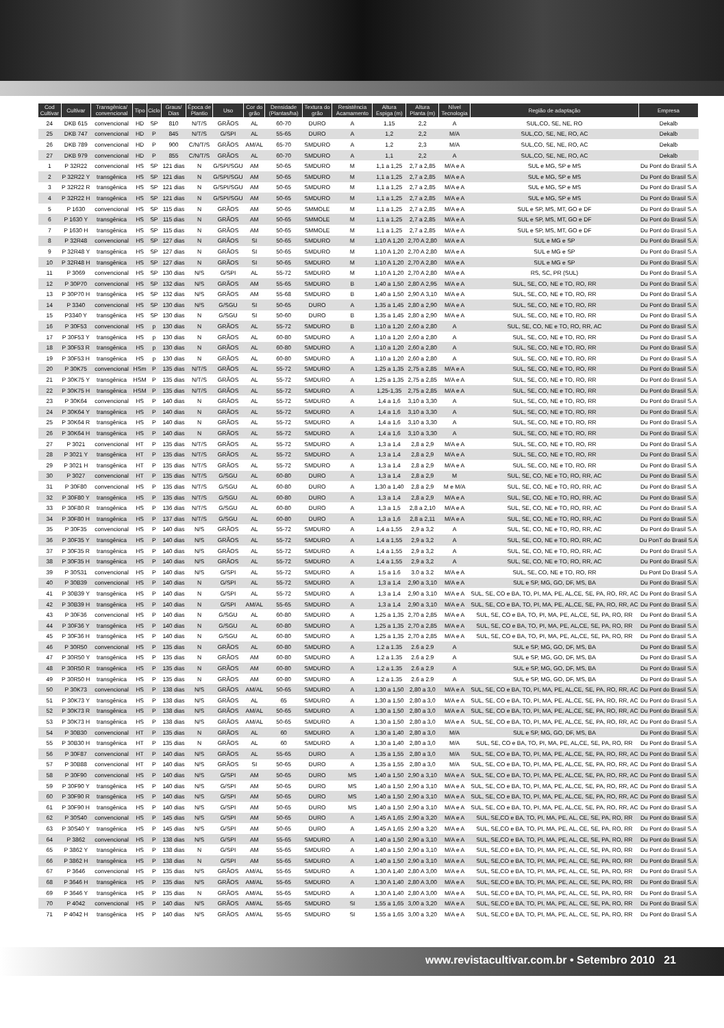| Cod Cultivar | Cultivar | Transgênica/ convencional | Tipo | Ciclo | Graus/ Dias | Época de Plantio | Uso | Cor do grão | Densidade (Plantas/ha) | Textura do grão | Resistência Acamamento | Altura Espiga (m) | Altura Planta (m) | Nível Tecnologia | Região de adaptação | Empresa |
| --- | --- | --- | --- | --- | --- | --- | --- | --- | --- | --- | --- | --- | --- | --- | --- | --- |
| 24 | DKB 615 | convencional | HD | SP | 810 | N/T/S | GRÃOS | AL | 60-70 | DURO | A | 1,15 | 2,2 | A | SUL,CO, SE, NE, RO | Dekalb |
| 25 | DKB 747 | convencional | HD | P | 845 | N/T/S | G/SPI | AL | 55-65 | DURO | A | 1,2 | 2,2 | M/A | SUL,CO, SE, NE, RO, AC | Dekalb |
| 26 | DKB 789 | convencional | HD | P | 900 | C/N/T/S | GRÃOS | AM/AL | 65-70 | SMDURO | A | 1,2 | 2,3 | M/A | SUL,CO, SE, NE, RO, AC | Dekalb |
| 27 | DKB 979 | convencional | HD | P | 855 | C/N/T/S | GRÃOS | AL | 60-70 | SMDURO | A | 1,1 | 2,2 | A | SUL,CO, SE, NE, RO, AC | Dekalb |
| 1 | P 32R22 | convencional | HS | SP | 121 dias | N | G/SPI/SGU | AM | 50-65 | SMDURO | M | 1,1 a 1,25 | 2,7 a 2,85 | M/A e A | SUL e MG, SP e MS | Du Pont do Brasil S.A |
| 2 | P 32R22 Y | transgênica | HS | SP | 121 dias | N | G/SPI/SGU | AM | 50-65 | SMDURO | M | 1,1 a 1,25 | 2,7 a 2,85 | M/A e A | SUL e MG, SP e MS | Du Pont do Brasil S.A |
| 3 | P 32R22 R | transgênica | HS | SP | 121 dias | N | G/SPI/SGU | AM | 50-65 | SMDURO | M | 1,1 a 1,25 | 2,7 a 2,85 | M/A e A | SUL e MG, SP e MS | Du Pont do Brasil S.A |
| 4 | P 32R22 H | transgênica | HS | SP | 121 dias | N | G/SPI/SGU | AM | 50-65 | SMDURO | M | 1,1 a 1,25 | 2,7 a 2,85 | M/A e A | SUL e MG, SP e MS | Du Pont do Brasil S.A |
| 5 | P 1630 | convencional | HS | SP | 115 dias | N | GRÃOS | AM | 50-65 | SMMOLE | M | 1,1 a 1,25 | 2,7 a 2,85 | M/A e A | SUL e SP, MS, MT, GO e DF | Du Pont do Brasil S.A |
| 6 | P 1630 Y | transgênica | HS | SP | 115 dias | N | GRÃOS | AM | 50-65 | SMMOLE | M | 1,1 a 1,25 | 2,7 a 2,85 | M/A e A | SUL e SP, MS, MT, GO e DF | Du Pont do Brasil S.A |
| 7 | P 1630 H | transgênica | HS | SP | 115 dias | N | GRÃOS | AM | 50-65 | SMMOLE | M | 1,1 a 1,25 | 2,7 a 2,85 | M/A e A | SUL e SP, MS, MT, GO e DF | Du Pont do Brasil S.A |
| 8 | P 32R48 | convencional | HS | SP | 127 dias | N | GRÃOS | SI | 50-65 | SMDURO | M | 1,10 A 1,20 | 2,70 A 2,80 | M/A e A | SUL e MG e SP | Du Pont do Brasil S.A |
| 9 | P 32R48 Y | transgênica | HS | SP | 127 dias | N | GRÃOS | SI | 50-65 | SMDURO | M | 1,10 A 1,20 | 2,70 A 2,80 | M/A e A | SUL e MG e SP | Du Pont do Brasil S.A |
| 10 | P 32R48 H | transgênica | HS | SP | 127 dias | N | GRÃOS | SI | 50-65 | SMDURO | M | 1,10 A 1,20 | 2,70 A 2,80 | M/A e A | SUL e MG e SP | Du Pont do Brasil S.A |
| 11 | P 3069 | convencional | HS | SP | 130 dias | N/S | G/SPI | AL | 55-72 | SMDURO | M | 1,10 A 1,20 | 2,70 A 2,80 | M/A e A | RS, SC, PR (SUL) | Du Pont do Brasil S.A |
| 12 | P 30P70 | convencional | HS | SP | 132 dias | N/S | GRÃOS | AM | 55-65 | SMDURO | B | 1,40 a 1,50 | 2,80 A 2,95 | M/A e A | SUL, SE, CO, NE e TO, RO, RR | Du Pont do Brasil S.A |
| 13 | P 30P70 H | transgênica | HS | SP | 132 dias | N/S | GRÃOS | AM | 55-68 | SMDURO | B | 1,40 a 1,50 | 2,90 A 3,10 | M/A e A | SUL, SE, CO, NE e TO, RO, RR | Du Pont do Brasil S.A |
| 14 | P 3340 | convencional | HS | SP | 130 dias | N/S | G/SGU | SI | 50-65 | DURO | A | 1,35 a 1,45 | 2,80 a 2,90 | M/A e A | SUL, SE, CO, NE e TO, RO, RR | Du Pont do Brasil S.A |
| 15 | P3340 Y | transgênica | HS | SP | 130 dias | N | G/SGU | SI | 50-60 | DURO | B | 1,35 a 1,45 | 2,80 a 2,90 | M/A e A | SUL, SE, CO, NE e TO, RO, RR | Du Pont do Brasil S.A |
| 16 | P 30F53 | convencional | HS | p | 130 dias | N | GRÃOS | AL | 55-72 | SMDURO | B | 1,10 a 1,20 | 2,60 a 2,80 | A | SUL, SE, CO, NE e TO, RO, RR, AC | Du Pont do Brasil S.A |
| 17 | P 30F53 Y | transgênica | HS | p | 130 dias | N | GRÃOS | AL | 60-80 | SMDURO | A | 1,10 a 1,20 | 2,60 a 2,80 | A | SUL, SE, CO, NE e TO, RO, RR | Du Pont do Brasil S.A |
| 18 | P 30F53 R | transgênica | HS | p | 130 dias | N | GRÃOS | AL | 60-80 | SMDURO | A | 1,10 a 1,20 | 2,60 a 2,80 | A | SUL, SE, CO, NE e TO, RO, RR | Du Pont do Brasil S.A |
| 19 | P 30F53 H | transgênica | HS | p | 130 dias | N | GRÃOS | AL | 60-80 | SMDURO | A | 1,10 a 1,20 | 2,60 a 2,80 | A | SUL, SE, CO, NE e TO, RO, RR | Du Pont do Brasil S.A |
| 20 | P 30K75 | convencional | HSm | P | 135 dias | N/T/S | GRÃOS | AL | 55-72 | SMDURO | A | 1,25 a 1,35 | 2,75 a 2,85 | M/A e A | SUL, SE, CO, NE e TO, RO, RR | Du Pont do Brasil S.A |
| 21 | P 30K75 Y | transgênica | HSM | P | 135 dias | N/T/S | GRÃOS | AL | 55-72 | SMDURO | A | 1,25 a 1,35 | 2,75 a 2,85 | M/A e A | SUL, SE, CO, NE e TO, RO, RR | Du Pont do Brasil S.A |
| 22 | P 30K75 H | transgênica | HSM | P | 135 dias | N/T/S | GRÃOS | AL | 55-72 | SMDURO | A | 1,25-1,35 | 2,75 a 2,85 | M/A e A | SUL, SE, CO, NE e TO, RO, RR | Du Pont do Brasil S.A |
| 23 | P 30K64 | convencional | HS | P | 140 dias | N | GRÃOS | AL | 55-72 | SMDURO | A | 1,4 a 1,6 | 3,10 a 3,30 | A | SUL, SE, CO, NE e TO, RO, RR | Du Pont do Brasil S.A |
| 24 | P 30K64 Y | transgênica | HS | P | 140 dias | N | GRÃOS | AL | 55-72 | SMDURO | A | 1,4 a 1,6 | 3,10 a 3,30 | A | SUL, SE, CO, NE e TO, RO, RR | Du Pont do Brasil S.A |
| 25 | P 30K64 R | transgênica | HS | P | 140 dias | N | GRÃOS | AL | 55-72 | SMDURO | A | 1,4 a 1,6 | 3,10 a 3,30 | A | SUL, SE, CO, NE e TO, RO, RR | Du Pont do Brasil S.A |
| 26 | P 30K64 H | transgênica | HS | P | 140 dias | N | GRÃOS | AL | 55-72 | SMDURO | A | 1,4 a 1,6 | 3,10 a 3,30 | A | SUL, SE, CO, NE e TO, RO, RR | Du Pont do Brasil S.A |
| 27 | P 3021 | convencional | HT | P | 135 dias | N/T/S | GRÃOS | AL | 55-72 | SMDURO | A | 1,3 a 1,4 | 2,8 a 2,9 | M/A e A | SUL, SE, CO, NE e TO, RO, RR | Du Pont do Brasil S.A |
| 28 | P 3021 Y | transgênica | HT | P | 135 dias | N/T/S | GRÃOS | AL | 55-72 | SMDURO | A | 1,3 a 1,4 | 2,8 a 2,9 | M/A e A | SUL, SE, CO, NE e TO, RO, RR | Du Pont do Brasil S.A |
| 29 | P 3021 H | transgênica | HT | P | 135 dias | N/T/S | GRÃOS | AL | 55-72 | SMDURO | A | 1,3 a 1,4 | 2,8 a 2,9 | M/A e A | SUL, SE, CO, NE e TO, RO, RR | Du Pont do Brasil S.A |
| 30 | P 3027 | convencional | HT | P | 135 dias | N/T/S | G/SGU | AL | 60-80 | DURO | A | 1,3 a 1,4 | 2,8 a 2,9 | M | SUL, SE, CO, NE e TO, RO, RR, AC | Du Pont do Brasil S.A |
| 31 | P 30F80 | convencional | HS | P | 135 dias | N/T/S | G/SGU | AL | 60-80 | DURO | A | 1,30 a 1,40 | 2,8 a 2,9 | M e M/A | SUL, SE, CO, NE e TO, RO, RR, AC | Du Pont do Brasil S.A |
| 32 | P 30F80 Y | transgênica | HS | P | 135 dias | N/T/S | G/SGU | AL | 60-80 | DURO | A | 1,3 a 1,4 | 2,8 a 2,9 | M/A e A | SUL, SE, CO, NE e TO, RO, RR, AC | Du Pont do Brasil S.A |
| 33 | P 30F80 R | transgênica | HS | P | 136 dias | N/T/S | G/SGU | AL | 60-80 | DURO | A | 1,3 a 1,5 | 2,8 a 2,10 | M/A e A | SUL, SE, CO, NE e TO, RO, RR, AC | Du Pont do Brasil S.A |
| 34 | P 30F80 H | transgênica | HS | P | 137 dias | N/T/S | G/SGU | AL | 60-80 | DURO | A | 1,3 a 1,6 | 2,8 a 2,11 | M/A e A | SUL, SE, CO, NE e TO, RO, RR, AC | Du Pont do Brasil S.A |
| 35 | P 30F35 | convencional | HS | P | 140 dias | N/S | GRÃOS | AL | 55-72 | SMDURO | A | 1,4 a 1,55 | 2,9 a 3,2 | A | SUL, SE, CO, NE e TO, RO, RR, AC | Du Pont do Brasil S.A |
| 36 | P 30F35 Y | transgênica | HS | P | 140 dias | N/S | GRÃOS | AL | 55-72 | SMDURO | A | 1,4 a 1,55 | 2,9 a 3,2 | A | SUL, SE, CO, NE e TO, RO, RR, AC | Du PonT do Brasil S.A |
| 37 | P 30F35 R | transgênica | HS | P | 140 dias | N/S | GRÃOS | AL | 55-72 | SMDURO | A | 1,4 a 1,55 | 2,9 a 3,2 | A | SUL, SE, CO, NE e TO, RO, RR, AC | Du Pont do Brasil S.A |
| 38 | P 30F35 H | transgênica | HS | P | 140 dias | N/S | GRÃOS | AL | 55-72 | SMDURO | A | 1,4 a 1,55 | 2,9 a 3,2 | A | SUL, SE, CO, NE e TO, RO, RR, AC | Du Pont do Brasil S.A |
| 39 | P 30S31 | convencional | HS | P | 140 dias | N/S | G/SPI | AL | 55-72 | SMDURO | A | 1.5 a 1.6 | 3.0 a 3.2 | M/A e A | SUL, SE, CO, NE e TO, RO, RR | Du Pont Do Brasil S.A |
| 40 | P 30B39 | convencional | HS | P | 140 dias | N | G/SPI | AL | 55-72 | SMDURO | A | 1,3 a 1,4 | 2,90 a 3,10 | M/A e A | SUL e SP, MG, GO, DF, MS, BA | Du Pont do Brasil S.A |
| 41 | P 30B39 Y | transgênica | HS | P | 140 dias | N | G/SPI | AL | 55-72 | SMDURO | A | 1,3 a 1,4 | 2,90 a 3,10 | M/A e A | SUL, SE, CO e BA, TO, PI, MA, PE, AL,CE, SE, PA, RO, RR, AC | Du Pont do Brasil S.A |
| 42 | P 30B39 H | transgênica | HS | P | 140 dias | N | G/SPI | AM/AL | 55-65 | SMDURO | A | 1,3 a 1,4 | 2,90 a 3,10 | M/A e A | SUL, SE, CO e BA, TO, PI, MA, PE, AL,CE, SE, PA, RO, RR, AC | Du Pont do Brasil S.A |
| 43 | P 30F36 | convencional | HS | P | 140 dias | N | G/SGU | AL | 60-80 | SMDURO | A | 1,25 a 1,35 | 2,70 a 2,85 | M/A e A | SUL, SE, CO e BA, TO, PI, MA, PE, AL,CE, SE, PA, RO, RR | Du Pont do Brasil S.A |
| 44 | P 30F36 Y | transgênica | HS | P | 140 dias | N | G/SGU | AL | 60-80 | SMDURO | A | 1,25 a 1,35 | 2,70 a 2,85 | M/A e A | SUL, SE, CO e BA, TO, PI, MA, PE, AL,CE, SE, PA, RO, RR | Du Pont do Brasil S.A |
| 45 | P 30F36 H | transgênica | HS | P | 140 dias | N | G/SGU | AL | 60-80 | SMDURO | A | 1,25 a 1,35 | 2,70 a 2,85 | M/A e A | SUL, SE, CO e BA, TO, PI, MA, PE, AL,CE, SE, PA, RO, RR | Du Pont do Brasil S.A |
| 46 | P 30R50 | convencional | HS | P | 135 dias | N | GRÃOS | AL | 60-80 | SMDURO | A | 1.2 a 1.35 | 2.6 a 2.9 | A | SUL e SP, MG, GO, DF, MS, BA | Du Pont do Brasil S.A |
| 47 | P 30R50 Y | transgênica | HS | P | 135 dias | N | GRÃOS | AM | 60-80 | SMDURO | A | 1.2 a 1.35 | 2.6 a 2.9 | A | SUL e SP, MG, GO, DF, MS, BA | Du Pont do Brasil S.A |
| 48 | P 30R50 R | transgênica | HS | P | 135 dias | N | GRÃOS | AM | 60-80 | SMDURO | A | 1.2 a 1.35 | 2.6 a 2.9 | A | SUL e SP, MG, GO, DF, MS, BA | Du Pont do Brasil S.A |
| 49 | P 30R50 H | transgênica | HS | P | 135 dias | N | GRÃOS | AM | 60-80 | SMDURO | A | 1.2 a 1.35 | 2.6 a 2.9 | A | SUL e SP, MG, GO, DF, MS, BA | Du Pont do Brasil S.A |
| 50 | P 30K73 | convencional | HS | P | 138 dias | N/S | GRÃOS | AM/AL | 50-65 | SMDURO | A | 1,30 a 1,50 | 2,80 a 3,0 | M/A e A | SUL, SE, CO e BA, TO, PI, MA, PE, AL,CE, SE, PA, RO, RR, AC | Du Pont do Brasil S.A |
| 51 | P 30K73 Y | transgênica | HS | P | 138 dias | N/S | GRÃOS | AL | 65 | SMDURO | A | 1,30 a 1,50 | 2,80 a 3,0 | M/A e A | SUL, SE, CO e BA, TO, PI, MA, PE, AL,CE, SE, PA, RO, RR, AC | Du Pont do Brasil S.A |
| 52 | P 30K73 R | transgênica | HS | P | 138 dias | N/S | GRÃOS | AM/AL | 50-65 | SMDURO | A | 1,30 a 1,50 | 2,80 a 3,0 | M/A e A | SUL, SE, CO e BA, TO, PI, MA, PE, AL,CE, SE, PA, RO, RR, AC | Du Pont do Brasil S.A |
| 53 | P 30K73 H | transgênica | HS | P | 138 dias | N/S | GRÃOS | AM/AL | 50-65 | SMDURO | A | 1,30 a 1,50 | 2,80 a 3,0 | M/A e A | SUL, SE, CO e BA, TO, PI, MA, PE, AL,CE, SE, PA, RO, RR, AC | Du Pont do Brasil S.A |
| 54 | P 30B30 | convencional | HT | P | 135 dias | N | GRÃOS | AL | 60 | SMDURO | A | 1,30 a 1,40 | 2,80 a 3,0 | M/A | SUL e SP, MG, GO, DF, MS, BA | Du Pont do Brasil S.A |
| 55 | P 30B30 H | transgênica | HT | P | 135 dias | N | GRÃOS | AL | 60 | SMDURO | A | 1,30 a 1,40 | 2,80 a 3,0 | M/A | SUL, SE, CO e BA, TO, PI, MA, PE, AL,CE, SE, PA, RO, RR | Du Pont do Brasil S.A |
| 56 | P 30F87 | convencional | HT | P | 140 dias | N/S | GRÃOS | AL | 55-65 | DURO | A | 1,35 a 1,55 | 2,80 a 3,0 | M/A | SUL, SE, CO e BA, TO, PI, MA, PE, AL,CE, SE, PA, RO, RR, AC | Du Pont do Brasil S.A |
| 57 | P 30B88 | convencional | HT | P | 140 dias | N/S | GRÃOS | SI | 50-65 | DURO | A | 1,35 a 1,55 | 2,80 a 3,0 | M/A | SUL, SE, CO e BA, TO, PI, MA, PE, AL,CE, SE, PA, RO, RR, AC | Du Pont do Brasil S.A |
| 58 | P 30F90 | convencional | HS | P | 140 dias | N/S | G/SPI | AM | 50-65 | DURO | MS | 1,40 a 1,50 | 2,90 a 3,10 | M/A e A | SUL, SE, CO e BA, TO, PI, MA, PE, AL,CE, SE, PA, RO, RR, AC | Du Pont do Brasil S.A |
| 59 | P 30F90 Y | transgênica | HS | P | 140 dias | N/S | G/SPI | AM | 50-65 | DURO | MS | 1,40 a 1,50 | 2,90 a 3,10 | M/A e A | SUL, SE, CO e BA, TO, PI, MA, PE, AL,CE, SE, PA, RO, RR, AC | Du Pont do Brasil S.A |
| 60 | P 30F90 R | transgênica | HS | P | 140 dias | N/S | G/SPI | AM | 50-65 | DURO | MS | 1,40 a 1,50 | 2,90 a 3,10 | M/A e A | SUL, SE, CO e BA, TO, PI, MA, PE, AL,CE, SE, PA, RO, RR, AC | Du Pont do Brasil S.A |
| 61 | P 30F90 H | transgênica | HS | P | 140 dias | N/S | G/SPI | AM | 50-65 | DURO | MS | 1,40 a 1,50 | 2,90 a 3,10 | M/A e A | SUL, SE, CO e BA, TO, PI, MA, PE, AL,CE, SE, PA, RO, RR, AC | Du Pont do Brasil S.A |
| 62 | P 30S40 | convencional | HS | P | 145 dias | N/S | G/SPI | AM | 50-65 | DURO | A | 1,45 A 1,65 | 2,90 a 3,20 | M/A e A | SUL, SE,CO e BA, TO, PI, MA, PE, AL, CE, SE, PA, RO, RR | Du Pont do Brasil S.A |
| 63 | P 30S40 Y | transgênica | HS | P | 145 dias | N/S | G/SPI | AM | 50-65 | DURO | A | 1,45 A 1,65 | 2,90 a 3,20 | M/A e A | SUL, SE,CO e BA, TO, PI, MA, PE, AL, CE, SE, PA, RO, RR | Du Pont do Brasil S.A |
| 64 | P 3862 | convencional | HS | P | 138 dias | N/S | G/SPI | AM | 55-65 | SMDURO | A | 1,40 a 1,50 | 2,90 a 3,10 | M/A e A | SUL, SE,CO e BA, TO, PI, MA, PE, AL, CE, SE, PA, RO, RR | Du Pont do Brasil S.A |
| 65 | P 3862 Y | transgênica | HS | P | 138 dias | N | G/SPI | AM | 55-65 | SMDURO | A | 1,40 a 1,50 | 2,90 a 3,10 | M/A e A | SUL, SE,CO e BA, TO, PI, MA, PE, AL, CE, SE, PA, RO, RR | Du Pont do Brasil S.A |
| 66 | P 3862 H | transgênica | HS | P | 138 dias | N | G/SPI | AM | 55-65 | SMDURO | A | 1,40 a 1,50 | 2,90 a 3,10 | M/A e A | SUL, SE,CO e BA, TO, PI, MA, PE, AL, CE, SE, PA, RO, RR | Du Pont do Brasil S.A |
| 67 | P 3646 | convencional | HS | P | 135 dias | N/S | GRÃOS | AM/AL | 55-65 | SMDURO | A | 1,30 A 1,40 | 2,80 A 3,00 | M/A e A | SUL, SE,CO e BA, TO, PI, MA, PE, AL, CE, SE, PA, RO, RR | Du Pont do Brasil S.A |
| 68 | P 3646 H | transgênica | HS | P | 135 dias | N/S | GRÃOS | AM/AL | 55-65 | SMDURO | A | 1,30 A 1,40 | 2,80 A 3,00 | M/A e A | SUL, SE,CO e BA, TO, PI, MA, PE, AL, CE, SE, PA, RO, RR | Du Pont do Brasil S.A |
| 69 | P 3646 Y | transgênica | HS | P | 135 dias | N | GRÃOS | AM/AL | 55-65 | SMDURO | A | 1,30 A 1,40 | 2,80 A 3,00 | M/A e A | SUL, SE,CO e BA, TO, PI, MA, PE, AL, CE, SE, PA, RO, RR | Du Pont do Brasil S.A |
| 70 | P 4042 | convencional | HS | P | 140 dias | N/S | GRÃOS | AM/AL | 55-65 | SMDURO | SI | 1,55 a 1,65 | 3,00 a 3,20 | M/A e A | SUL, SE,CO e BA, TO, PI, MA, PE, AL, CE, SE, PA, RO, RR | Du Pont do Brasil S.A |
| 71 | P 4042 H | transgênica | HS | P | 140 dias | N/S | GRÃOS | AM/AL | 55-65 | SMDURO | SI | 1,55 a 1,65 | 3,00 a 3,20 | M/A e A | SUL, SE,CO e BA, TO, PI, MA, PE, AL, CE, SE, PA, RO, RR | Du Pont do Brasil S.A |
www.revistacultivar.com.br • Setembro 2010 21